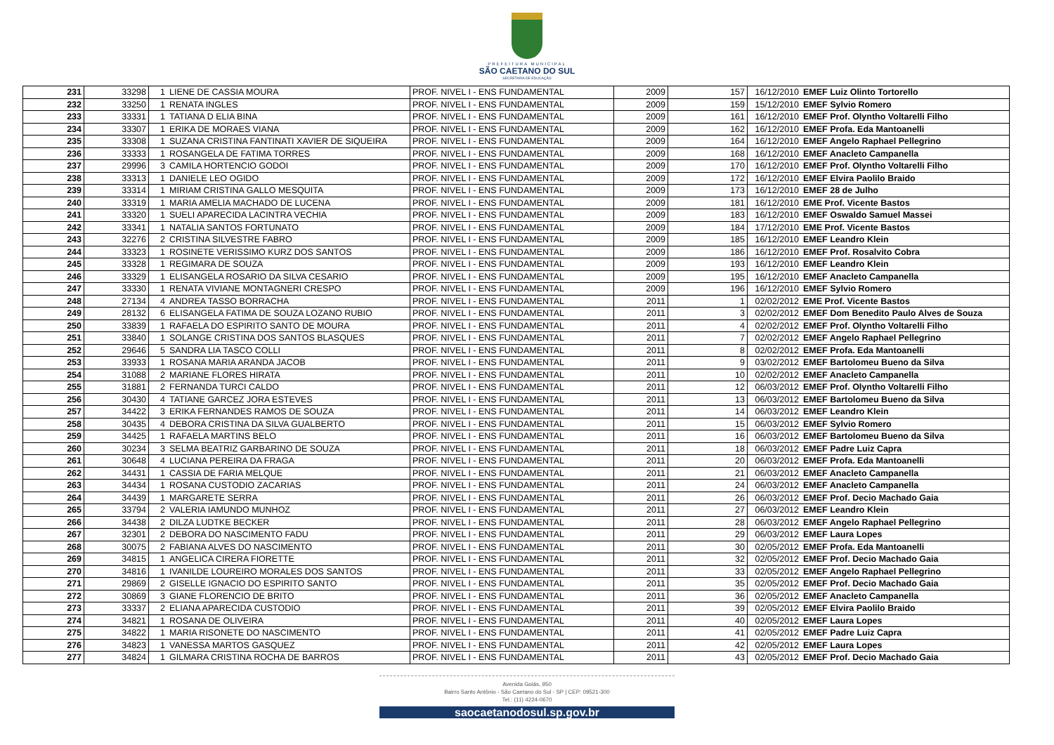PREFEITURA MUNICIPAL
SÃO CAETANO DO SUL
SECRETARIA DE EDUCAÇÃO
| 231 | 33298 | 1 | LIENE DE CASSIA MOURA | PROF. NIVEL I - ENS FUNDAMENTAL | 2009 | 157 | 16/12/2010 | EMEF Luiz Olinto Tortorello |
| 232 | 33250 | 1 | RENATA INGLES | PROF. NIVEL I - ENS FUNDAMENTAL | 2009 | 159 | 15/12/2010 | EMEF Sylvio Romero |
| 233 | 33331 | 1 | TATIANA D ELIA BINA | PROF. NIVEL I - ENS FUNDAMENTAL | 2009 | 161 | 16/12/2010 | EMEF Prof. Olyntho Voltarelli Filho |
| 234 | 33307 | 1 | ERIKA DE MORAES VIANA | PROF. NIVEL I - ENS FUNDAMENTAL | 2009 | 162 | 16/12/2010 | EMEF Profa. Eda Mantoanelli |
| 235 | 33308 | 1 | SUZANA CRISTINA FANTINATI XAVIER DE SIQUEIRA | PROF. NIVEL I - ENS FUNDAMENTAL | 2009 | 164 | 16/12/2010 | EMEF Angelo Raphael Pellegrino |
| 236 | 33333 | 1 | ROSANGELA DE FATIMA TORRES | PROF. NIVEL I - ENS FUNDAMENTAL | 2009 | 168 | 16/12/2010 | EMEF Anacleto Campanella |
| 237 | 29996 | 3 | CAMILA HORTENCIO GODOI | PROF. NIVEL I - ENS FUNDAMENTAL | 2009 | 170 | 16/12/2010 | EMEF Prof. Olyntho Voltarelli Filho |
| 238 | 33313 | 1 | DANIELE LEO OGIDO | PROF. NIVEL I - ENS FUNDAMENTAL | 2009 | 172 | 16/12/2010 | EMEF Elvira Paolilo Braido |
| 239 | 33314 | 1 | MIRIAM CRISTINA GALLO MESQUITA | PROF. NIVEL I - ENS FUNDAMENTAL | 2009 | 173 | 16/12/2010 | EMEF 28 de Julho |
| 240 | 33319 | 1 | MARIA AMELIA MACHADO DE LUCENA | PROF. NIVEL I - ENS FUNDAMENTAL | 2009 | 181 | 16/12/2010 | EME Prof. Vicente Bastos |
| 241 | 33320 | 1 | SUELI APARECIDA LACINTRA VECHIA | PROF. NIVEL I - ENS FUNDAMENTAL | 2009 | 183 | 16/12/2010 | EMEF Oswaldo Samuel Massei |
| 242 | 33341 | 1 | NATALIA SANTOS FORTUNATO | PROF. NIVEL I - ENS FUNDAMENTAL | 2009 | 184 | 17/12/2010 | EME Prof. Vicente Bastos |
| 243 | 32276 | 2 | CRISTINA SILVESTRE FABRO | PROF. NIVEL I - ENS FUNDAMENTAL | 2009 | 185 | 16/12/2010 | EMEF Leandro Klein |
| 244 | 33323 | 1 | ROSINETE VERISSIMO KURZ DOS SANTOS | PROF. NIVEL I - ENS FUNDAMENTAL | 2009 | 186 | 16/12/2010 | EMEF Prof. Rosalvito Cobra |
| 245 | 33328 | 1 | REGIMARA DE SOUZA | PROF. NIVEL I - ENS FUNDAMENTAL | 2009 | 193 | 16/12/2010 | EMEF Leandro Klein |
| 246 | 33329 | 1 | ELISANGELA ROSARIO DA SILVA CESARIO | PROF. NIVEL I - ENS FUNDAMENTAL | 2009 | 195 | 16/12/2010 | EMEF Anacleto Campanella |
| 247 | 33330 | 1 | RENATA VIVIANE MONTAGNERI CRESPO | PROF. NIVEL I - ENS FUNDAMENTAL | 2009 | 196 | 16/12/2010 | EMEF Sylvio Romero |
| 248 | 27134 | 4 | ANDREA TASSO BORRACHA | PROF. NIVEL I - ENS FUNDAMENTAL | 2011 | 1 | 02/02/2012 | EME Prof. Vicente Bastos |
| 249 | 28132 | 6 | ELISANGELA FATIMA DE SOUZA LOZANO RUBIO | PROF. NIVEL I - ENS FUNDAMENTAL | 2011 | 3 | 02/02/2012 | EMEF Dom Benedito Paulo Alves de Souza |
| 250 | 33839 | 1 | RAFAELA DO ESPIRITO SANTO DE MOURA | PROF. NIVEL I - ENS FUNDAMENTAL | 2011 | 4 | 02/02/2012 | EMEF Prof. Olyntho Voltarelli Filho |
| 251 | 33840 | 1 | SOLANGE CRISTINA DOS SANTOS BLASQUES | PROF. NIVEL I - ENS FUNDAMENTAL | 2011 | 7 | 02/02/2012 | EMEF Angelo Raphael Pellegrino |
| 252 | 29646 | 5 | SANDRA LIA TASCO COLLI | PROF. NIVEL I - ENS FUNDAMENTAL | 2011 | 8 | 02/02/2012 | EMEF Profa. Eda Mantoanelli |
| 253 | 33933 | 1 | ROSANA MARIA ARANDA JACOB | PROF. NIVEL I - ENS FUNDAMENTAL | 2011 | 9 | 03/02/2012 | EMEF Bartolomeu Bueno da Silva |
| 254 | 31088 | 2 | MARIANE FLORES HIRATA | PROF. NIVEL I - ENS FUNDAMENTAL | 2011 | 10 | 02/02/2012 | EMEF Anacleto Campanella |
| 255 | 31881 | 2 | FERNANDA TURCI CALDO | PROF. NIVEL I - ENS FUNDAMENTAL | 2011 | 12 | 06/03/2012 | EMEF Prof. Olyntho Voltarelli Filho |
| 256 | 30430 | 4 | TATIANE GARCEZ JORA ESTEVES | PROF. NIVEL I - ENS FUNDAMENTAL | 2011 | 13 | 06/03/2012 | EMEF Bartolomeu Bueno da Silva |
| 257 | 34422 | 3 | ERIKA FERNANDES RAMOS DE SOUZA | PROF. NIVEL I - ENS FUNDAMENTAL | 2011 | 14 | 06/03/2012 | EMEF Leandro Klein |
| 258 | 30435 | 4 | DEBORA CRISTINA DA SILVA GUALBERTO | PROF. NIVEL I - ENS FUNDAMENTAL | 2011 | 15 | 06/03/2012 | EMEF Sylvio Romero |
| 259 | 34425 | 1 | RAFAELA MARTINS BELO | PROF. NIVEL I - ENS FUNDAMENTAL | 2011 | 16 | 06/03/2012 | EMEF Bartolomeu Bueno da Silva |
| 260 | 30234 | 3 | SELMA BEATRIZ GARBARINO DE SOUZA | PROF. NIVEL I - ENS FUNDAMENTAL | 2011 | 18 | 06/03/2012 | EMEF Padre Luiz Capra |
| 261 | 30648 | 4 | LUCIANA PEREIRA DA FRAGA | PROF. NIVEL I - ENS FUNDAMENTAL | 2011 | 20 | 06/03/2012 | EMEF Profa. Eda Mantoanelli |
| 262 | 34431 | 1 | CASSIA DE FARIA MELQUE | PROF. NIVEL I - ENS FUNDAMENTAL | 2011 | 21 | 06/03/2012 | EMEF Anacleto Campanella |
| 263 | 34434 | 1 | ROSANA CUSTODIO ZACARIAS | PROF. NIVEL I - ENS FUNDAMENTAL | 2011 | 24 | 06/03/2012 | EMEF Anacleto Campanella |
| 264 | 34439 | 1 | MARGARETE SERRA | PROF. NIVEL I - ENS FUNDAMENTAL | 2011 | 26 | 06/03/2012 | EMEF Prof. Decio Machado Gaia |
| 265 | 33794 | 2 | VALERIA IAMUNDO MUNHOZ | PROF. NIVEL I - ENS FUNDAMENTAL | 2011 | 27 | 06/03/2012 | EMEF Leandro Klein |
| 266 | 34438 | 2 | DILZA LUDTKE BECKER | PROF. NIVEL I - ENS FUNDAMENTAL | 2011 | 28 | 06/03/2012 | EMEF Angelo Raphael Pellegrino |
| 267 | 32301 | 2 | DEBORA DO NASCIMENTO FADU | PROF. NIVEL I - ENS FUNDAMENTAL | 2011 | 29 | 06/03/2012 | EMEF Laura Lopes |
| 268 | 30075 | 2 | FABIANA ALVES DO NASCIMENTO | PROF. NIVEL I - ENS FUNDAMENTAL | 2011 | 30 | 02/05/2012 | EMEF Profa. Eda Mantoanelli |
| 269 | 34815 | 1 | ANGELICA CIRERA FIORETTE | PROF. NIVEL I - ENS FUNDAMENTAL | 2011 | 32 | 02/05/2012 | EMEF Prof. Decio Machado Gaia |
| 270 | 34816 | 1 | IVANILDE LOUREIRO MORALES DOS SANTOS | PROF. NIVEL I - ENS FUNDAMENTAL | 2011 | 33 | 02/05/2012 | EMEF Angelo Raphael Pellegrino |
| 271 | 29869 | 2 | GISELLE IGNACIO DO ESPIRITO SANTO | PROF. NIVEL I - ENS FUNDAMENTAL | 2011 | 35 | 02/05/2012 | EMEF Prof. Decio Machado Gaia |
| 272 | 30869 | 3 | GIANE FLORENCIO DE BRITO | PROF. NIVEL I - ENS FUNDAMENTAL | 2011 | 36 | 02/05/2012 | EMEF Anacleto Campanella |
| 273 | 33337 | 2 | ELIANA APARECIDA CUSTODIO | PROF. NIVEL I - ENS FUNDAMENTAL | 2011 | 39 | 02/05/2012 | EMEF Elvira Paolilo Braido |
| 274 | 34821 | 1 | ROSANA DE OLIVEIRA | PROF. NIVEL I - ENS FUNDAMENTAL | 2011 | 40 | 02/05/2012 | EMEF Laura Lopes |
| 275 | 34822 | 1 | MARIA RISONETE DO NASCIMENTO | PROF. NIVEL I - ENS FUNDAMENTAL | 2011 | 41 | 02/05/2012 | EMEF Padre Luiz Capra |
| 276 | 34823 | 1 | VANESSA MARTOS GASQUEZ | PROF. NIVEL I - ENS FUNDAMENTAL | 2011 | 42 | 02/05/2012 | EMEF Laura Lopes |
| 277 | 34824 | 1 | GILMARA CRISTINA ROCHA DE BARROS | PROF. NIVEL I - ENS FUNDAMENTAL | 2011 | 43 | 02/05/2012 | EMEF Prof. Decio Machado Gaia |
Avenida Goiás, 950
Bairro Santo Antônio - São Caetano do Sul - SP | CEP: 09521-300
Tel.: (11) 4224-0670
saocaetanodosul.sp.gov.br